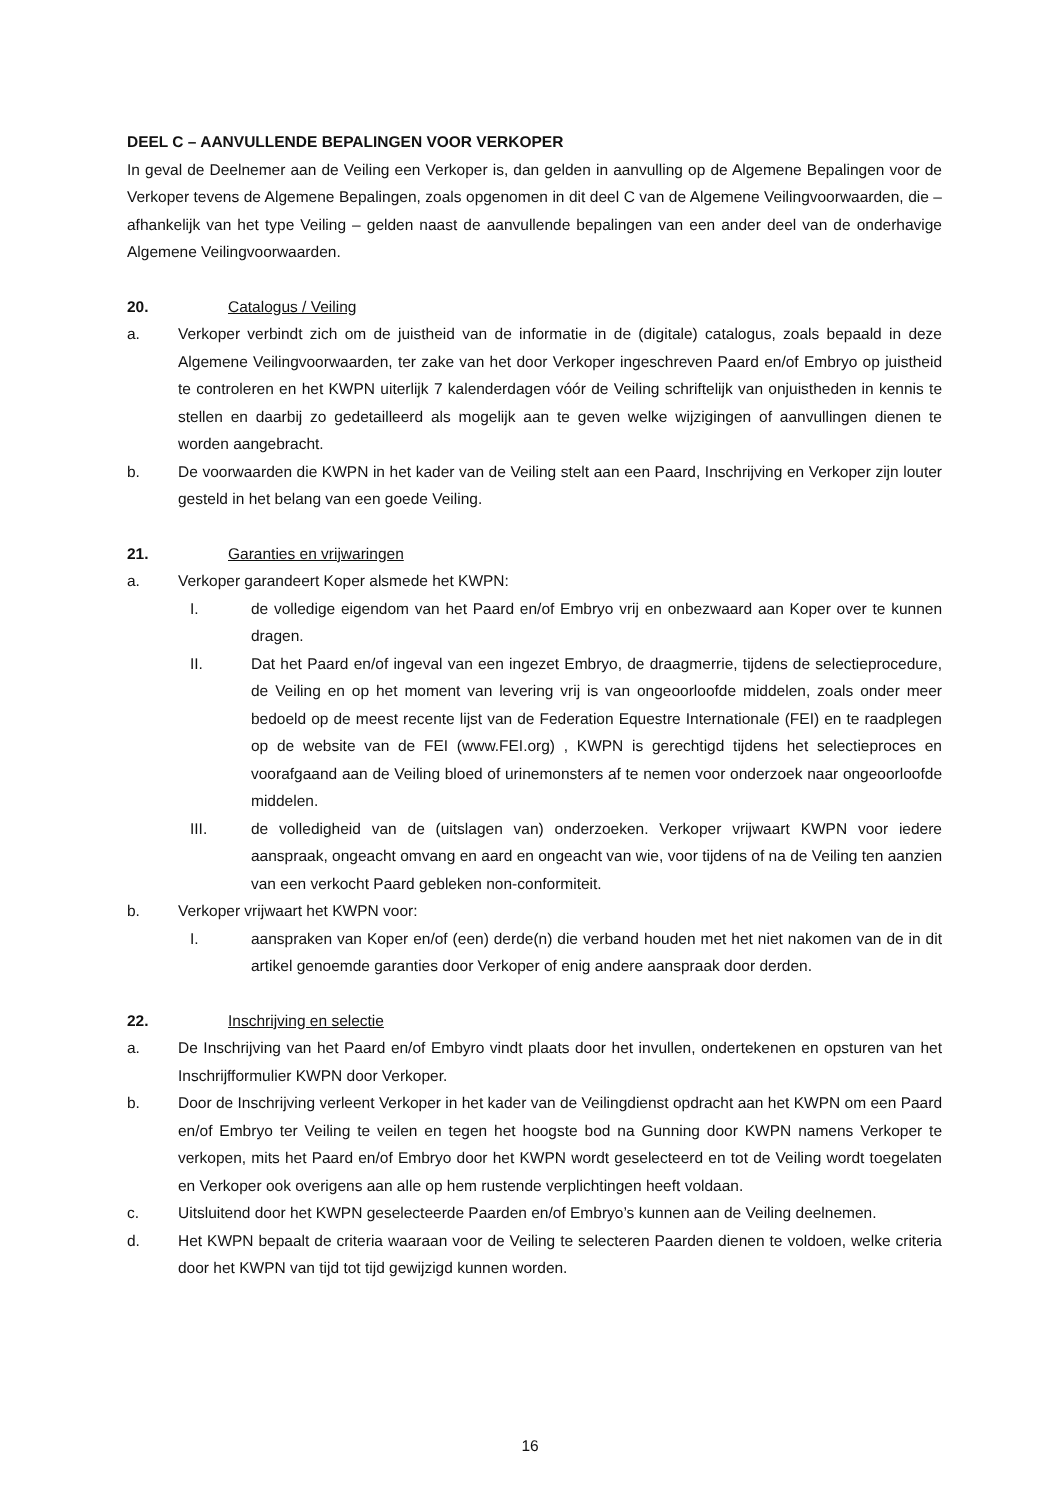DEEL C – AANVULLENDE BEPALINGEN VOOR VERKOPER
In geval de Deelnemer aan de Veiling een Verkoper is, dan gelden in aanvulling op de Algemene Bepalingen voor de Verkoper tevens de Algemene Bepalingen, zoals opgenomen in dit deel C van de Algemene Veilingvoorwaarden, die – afhankelijk van het type Veiling – gelden naast de aanvullende bepalingen van een ander deel van de onderhavige Algemene Veilingvoorwaarden.
20. Catalogus / Veiling
a. Verkoper verbindt zich om de juistheid van de informatie in de (digitale) catalogus, zoals bepaald in deze Algemene Veilingvoorwaarden, ter zake van het door Verkoper ingeschreven Paard en/of Embryo op juistheid te controleren en het KWPN uiterlijk 7 kalenderdagen vóór de Veiling schriftelijk van onjuistheden in kennis te stellen en daarbij zo gedetailleerd als mogelijk aan te geven welke wijzigingen of aanvullingen dienen te worden aangebracht.
b. De voorwaarden die KWPN in het kader van de Veiling stelt aan een Paard, Inschrijving en Verkoper zijn louter gesteld in het belang van een goede Veiling.
21. Garanties en vrijwaringen
a. Verkoper garandeert Koper alsmede het KWPN:
I. de volledige eigendom van het Paard en/of Embryo vrij en onbezwaard aan Koper over te kunnen dragen.
II. Dat het Paard en/of ingeval van een ingezet Embryo, de draagmerrie, tijdens de selectieprocedure, de Veiling en op het moment van levering vrij is van ongeoorloofde middelen, zoals onder meer bedoeld op de meest recente lijst van de Federation Equestre Internationale (FEI) en te raadplegen op de website van de FEI (www.FEI.org) , KWPN is gerechtigd tijdens het selectieproces en voorafgaand aan de Veiling bloed of urinemonsters af te nemen voor onderzoek naar ongeoorloofde middelen.
III. de volledigheid van de (uitslagen van) onderzoeken. Verkoper vrijwaart KWPN voor iedere aanspraak, ongeacht omvang en aard en ongeacht van wie, voor tijdens of na de Veiling ten aanzien van een verkocht Paard gebleken non-conformiteit.
b. Verkoper vrijwaart het KWPN voor:
I. aanspraken van Koper en/of (een) derde(n) die verband houden met het niet nakomen van de in dit artikel genoemde garanties door Verkoper of enig andere aanspraak door derden.
22. Inschrijving en selectie
a. De Inschrijving van het Paard en/of Embyro vindt plaats door het invullen, ondertekenen en opsturen van het Inschrijfformulier KWPN door Verkoper.
b. Door de Inschrijving verleent Verkoper in het kader van de Veilingdienst opdracht aan het KWPN om een Paard en/of Embryo ter Veiling te veilen en tegen het hoogste bod na Gunning door KWPN namens Verkoper te verkopen, mits het Paard en/of Embryo door het KWPN wordt geselecteerd en tot de Veiling wordt toegelaten en Verkoper ook overigens aan alle op hem rustende verplichtingen heeft voldaan.
c. Uitsluitend door het KWPN geselecteerde Paarden en/of Embryo’s kunnen aan de Veiling deelnemen.
d. Het KWPN bepaalt de criteria waaraan voor de Veiling te selecteren Paarden dienen te voldoen, welke criteria door het KWPN van tijd tot tijd gewijzigd kunnen worden.
16